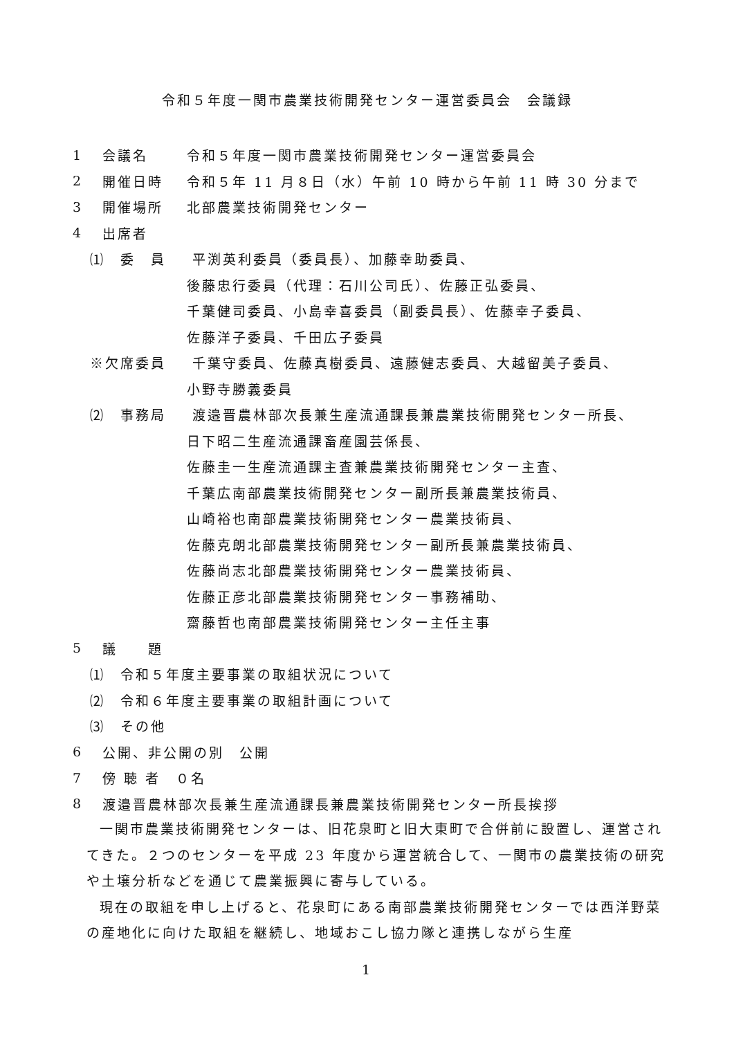令和５年度一関市農業技術開発センター運営委員会　会議録
1 会議名 令和５年度一関市農業技術開発センター運営委員会
2 開催日時 令和５年 11 月８日（水）午前 10 時から午前 11 時 30 分まで
3 開催場所 北部農業技術開発センター
4 出席者
⑴　委　員 平渕英利委員（委員長）、加藤幸助委員、
後藤忠行委員（代理：石川公司氏）、佐藤正弘委員、
千葉健司委員、小島幸喜委員（副委員長）、佐藤幸子委員、
佐藤洋子委員、千田広子委員
※欠席委員 千葉守委員、佐藤真樹委員、遠藤健志委員、大越留美子委員、
小野寺勝義委員
⑵　事務局 渡邉晋農林部次長兼生産流通課長兼農業技術開発センター所長、
日下昭二生産流通課畜産園芸係長、
佐藤圭一生産流通課主査兼農業技術開発センター主査、
千葉広南部農業技術開発センター副所長兼農業技術員、
山崎裕也南部農業技術開発センター農業技術員、
佐藤克朗北部農業技術開発センター副所長兼農業技術員、
佐藤尚志北部農業技術開発センター農業技術員、
佐藤正彦北部農業技術開発センター事務補助、
齋藤哲也南部農業技術開発センター主任主事
5 議　　題
⑴　令和５年度主要事業の取組状況について
⑵　令和６年度主要事業の取組計画について
⑶　その他
6 公開、非公開の別　公開
7 傍 聴 者　０名
8 渡邉晋農林部次長兼生産流通課長兼農業技術開発センター所長挨拶
一関市農業技術開発センターは、旧花泉町と旧大東町で合併前に設置し、運営されてきた。２つのセンターを平成 23 年度から運営統合して、一関市の農業技術の研究や土壌分析などを通じて農業振興に寄与している。
現在の取組を申し上げると、花泉町にある南部農業技術開発センターでは西洋野菜の産地化に向けた取組を継続し、地域おこし協力隊と連携しながら生産
1